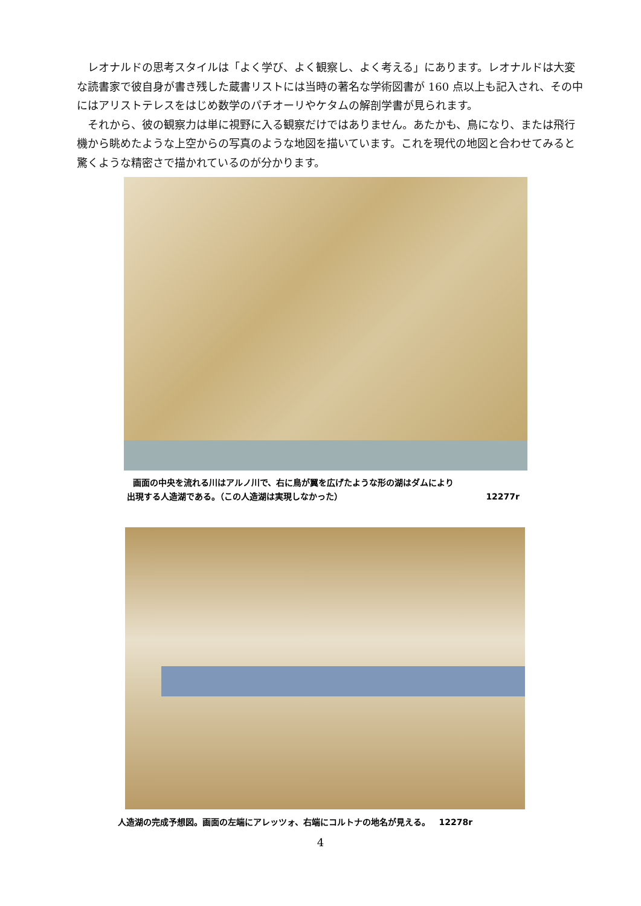レオナルドの思考スタイルは「よく学び、よく観察し、よく考える」にあります。レオナルドは大変な読書家で彼自身が書き残した蔵書リストには当時の著名な学術図書が 160 点以上も記入され、その中にはアリストテレスをはじめ数学のパチオーリやケタムの解剖学書が見られます。
それから、彼の観察力は単に視野に入る観察だけではありません。あたかも、鳥になり、または飛行機から眺めたような上空からの写真のような地図を描いています。これを現代の地図と合わせてみると驚くような精密さで描かれているのが分かります。
画面の中央を流れる川はアルノ川で、右に鳥が翼を広げたような形の湖はダムにより
出現する人造湖である。（この人造湖は実現しなかった） 12277r
人造湖の完成予想図。画面の左端にアレッツォ、右端にコルトナの地名が見える。 12278r
4